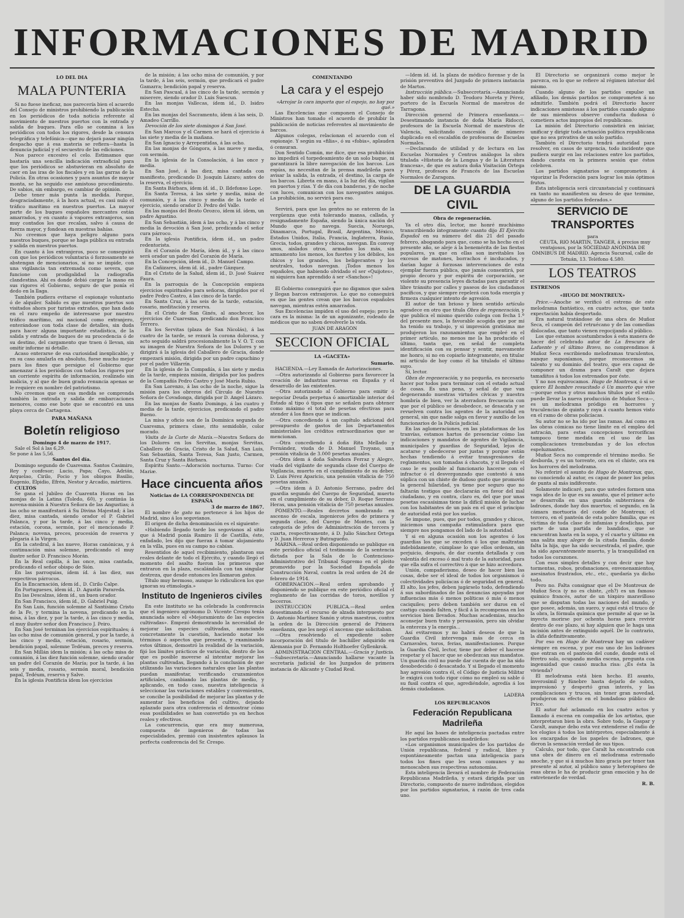INFORMACIONES DE MADRID
LO DEL DIA
MALA PUNTERIA
Si no fuese ineficaz, nos parecería bien el acuerdo del Consejo de ministros prohibiendo la publicación en los periódicos de toda noticia referente al movimiento de nuestros puertos con la entrada y salida de buques. Para ello se conmina á los periódicos con todos los rigores, desde la censura telegráfica y telefónica—que no dejará pasar ningún despacho que á esa materia se refiera—hasta la denuncia judicial y el secuestro de las ediciones.
Nos parece excesivo el celo. Estimamos que bastaría una sencilla indicación extraoficial para que los periódicos se abstuvieran en absoluto de caer en las iras de los fiscales y en las garras de la Policía. En otras ocasiones y para asuntos de mayor monta, se ha seguido ese amistoso procedimiento. De sabios, sin embargo, es cambiar de opinión.
Debe tener más punta la medida. Porque, desgraciadamente, á la hora actual, es casi nulo el tráfico marítimo en nuestros puertos. La mayor parte de los buques españoles mercantes están amarrados, y en cuanto á vapores extranjeros, son muy contados los que recalan, salvo á causa de fuerza mayor, y fondean en nuestras bahías.
No creemos que haya peligro alguno para nuestros buques, porque se haga pública su entrada y salida en nuestros puertos.
En cuanto á los extranjeros, poco se conseguirá con que los periódicos voluntaria ó forzosamente se abstengan de mencionarios, si no se impide, con una vigilancia tan extremada como severa, que funcione con prodigalidad la radiografía clandestina. Ahí es donde debió cargar la mano en sus rigores el Gobierno, seguro de que ponía el dedo en la llaga.
También pudiera evitarse el espionaje voluntario ó de alquiler. Sabido es que nuestros puertos son visitados ahora por turistas extraños, que han dado en el raro empeño de interesarse por nuestro tráfico marítimo, así nacional como extranjero, enterándose con toda clase de detalles, sin duda para hacer alguna importante estadística, de la salida y entrada de buques de su procedencia ó de su destino, del cargamento que traen ó llevan, sin omitir informe ni detalle.
Acaso enterarse de esa curiosidad inexplicable, y en su caso anularla en absoluto, fuese mucho mejor para los fines que persigue el Gobierno que amenazar á los periódicos con todos los rigores por un corriente espíritu de información, realizado sin malicia, y al que de buen grado renuncia apenas se le requiere en nombre del patriotismo.
No creemos que en esa medida se comprenda también la entrada y salida de embarcaciones menores, como ese bote que se encontró en una playa cerca de Cartagena.
PARA MAÑANA
Boletín religioso
Domingo 4 de marzo de 1917.
Sale el Sol á las 6,29.
Se pone á las 5,56.
Santos del día.
Domingo segundo de Cuaresma. Santos Casimiro, Rey y confesor; Lucio, Papa; Cayo, Adrián, Arquelao, Cirilo, Focio y los obispos Basilio, Eugenio, Elpidio, Efrén, Nestor y Arcadio, mártires.
CULTOS
Se gana el Jubileo de Cuarenta Horas en las monjas de la Latina (Toledo, 60), y continúa la novena-misión á Nuestra Señora de las Angustias; á las ocho se manifestará á Su Divina Majestad; á las diez, misa cantada, siendo orador el P. Gabriel Palanca, y por la tarde, á las cinco y media, estación, corona, sermón, por el mencionado P. Palanca; novena, preces, procesión de reserva y plegaria á la Virgen.
En la catedral, á las nueve, Horas canónicas, y á continuación misa solemne, predicando el muy ilustre señor D. Francisco Morán.
En la Real capilla, á las once, misa cantada, predicando el señor obispo de Sión.
En las parroquias, ídem íd. á las diez, sus respectivos párrocos.
En la Encarnación, ídem íd., D. Cirilo Calpe.
En Portugueses, ídem íd., D. Agustín Parareda.
En las Descalzas, ídem íd., un buen orador.
En San Francisco, ídem íd., D. Gabriel Puig.
En San Luis, función solemne al Santísimo Cristo de la Fe, y termina la novena, predicando en la misa, á las diez, y por la tarde, á las cinco y media, el muy ilustre señor don Francisco J. Peiro.
En San José terminan los ejercicios espirituales; á las ocho misa de comunión general, y por la tarde, á las cinco y media, estación, rosario, sermón, bendición papal, solemne Tedéum, preces y reserva.
En San Millán ídem la misión; á las ocho misa de comunión, á las diez función solemne, siendo orador un padre del Corazón de María; por la tarde, á las seis y media, rosario, sermón moral, bendición papal, Tedéum, reserva y Salve.
En la iglesia Pontificia ídem los ejercicios
de la misión; á las ocho misa de comunión, y por la tarde, á las seis, sermón, que predicará el padre Gamarra; bendición papal y reserva.
En San Pascual, á las cinco de la tarde, sermón y miserere, siendo orador D. Luis Suescun.
En las monjas Vallecas, ídem íd., D. Isidro Estecha.
En las monjas del Sacramento, ídem á las seis, D. Amadeo Carrillo.
Devoción de los siete domingos á San José.
En San Marcos y el Carmen se hará el ejercicio á las siete y media de la mañana.
En San Ignacio y Arrepentidas, á las ocho.
En las monjas de Góngora, á las nueve y media, con sermón.
En la iglesia de la Consolación, á las once y media.
En San José, á las diez, misa cantada con manifiesto, predicando D. Joaquín Lázaro; antes de la reserva, el ejercicio.
En Santa Bárbara, ídem íd. íd., D. Ildefonso Lope.
En Santa Teresa, á las siete y media, misa de comunión, y á las cinco y media de la tarde el ejercicio, siendo orador D. Pedro del Valle.
En las monjas del Beato Orozco, ídem íd. ídem, un padre Agustino.
En San Sebastián, ídem á las ocho, y á las cinco y media la devoción á San José, predicando el señor cura párroco.
En la iglesia Pontificia, ídem íd., un padre redentorista.
En el Corazón de María, ídem íd., y á las cinco será orador un padre del Corazón de María.
En la Concepción, ídem íd., D. Manuel Campo.
En Cañizares, ídem íd. íd., padre Gázquez.
En el Cristo de la Salud, ídem íd., D. José Suárez Faura.
En la parroquia de la Concepción empieza ejercicios espirituales para señoras, dirigidos por el padre Pedro Castro, á las cinco de la tarde.
En Santa Cruz, á las seis de la tarde, estación, rosario, meditación y reserva.
En el Cristo de San Ginés, al anochecer, los ejercicios de Cuaresma, predicando don Francisco Terrero.
En los Servitas (plaza de San Nicolás), á las cuatro de la tarde, se rezará la corona dolorosa, y acto seguido saldrá procesionalmente la V. O. T. con su imagen de Nuestra Señora de los Dolores y se dirigirá á la iglesia del Caballero de Gracia, donde empezará misión, dirigida por un padre capuchino y por el padre Villarrín.
En la iglesia de la Compañía, á las siete y media de la tarde, empieza misión, dirigida por los padres de la Compañía Pedro Castro y José María Rubio.
En San Lorenzo, á las ocho de la noche, sigue la misión para los obreros del Círculo de Nuestra Señora de Covadonga, dirigida por D. Angel Lázaro.
En las monjas de Santo Domingo, á las cuatro y media de la tarde, ejercicios, predicando el padre Bueno.
La misa y oficio son de la Domínica segunda de Cuaresma, primera clase, rito semidoble, color morado.
Visita de la Corte de María.—Nuestra Señora de los Dolores en los Servitas, monjas Servitas, Caballero de Gracia, Cristo de la Salud, San Luis, San Sebastián, Santa Teresa, San Justo, Carmen, Santa Cruz y Santa Bárbara.
Espíritu Santo.—Adoración nocturna. Turno: Cor Mariæ.
Hace cincuenta años
Noticias de LA CORRESPONDENCIA DE ESPAÑA
3 de marzo de 1867.
El nombre de gato no pertenece á los hijos de Madrid, sino á los segovianos.
El origen de dicha denominación es el siguiente:
«Habiendo llegado tarde los segovianos al sitio que á Madrid ponía Ramiro II de Castilla, éste, enfadado, les dijo que fueran á tomar alojamiento en la villa, pues en su campo no cabían.
Resentidos de aquel recibimiento, plantaron sus reales delante de todo el Ejército, y cuando llegó el momento del asalto fueron los primeros que entraron en la plaza, escalándola con tan singular destreza, que desde entonces les llamaron gatos.
Título muy hermoso, aunque lo ridiculicen los que ignoran su etimología.»
Instituto de Ingenieros civiles
En este Instituto se ha celebrado la conferencia que el ingeniero agrónomo D. Vicente Crespo tenía anunciada sobre el «Mejoramiento de las especies cultivadas». Empezó demostrando la necesidad de mejorar las especies cultivadas, anunciando concretamente la cuestión, haciendo notar los términos ó aspectos que presenta, y examinando estos últimos, demostró la realidad de la variación, fijó los límites prácticos de variación, dentro de los que es posible moverse al intentar mejorar las plantas cultivadas, llegando á la conclusión de que utilizando las variaciones naturales que las plantas puedan manifestar, verificando cruzamientos artificiales, cambiando las plantas de medio, y aplicando, en todo caso, nuestra inteligencia á seleccionar las variaciones estables y convenientes, se concibe la posibilidad de mejorar las plantas y de aumentar los beneficios del cultivo, dejando aplazado para otra conferencia el demostrar cómo esas posibilidades se han convertido ya en hechos reales y efectivos.
La concurrencia, que era muy numerosa, compuesta de ingenieros de todas las especialidades, premió con insistentes aplausos la perfecta conferencia del Sr. Crespo.
COMENTANDO
La cara y el espejo
«Arrojar la cara importa que el espejo, no hay por qué.»
Las Excelencias que componen el Consejo de Ministros han tomado el acuerdo de prohibir la publicación de noticias referentes al movimiento de barcos.
Algunos colegas, relacionan el acuerdo con el espionaje. Y según su «filia», ó su «fobia», aplauden ó censuran.
Don Sentido Común, me dice, que esa prohibición no impedirá el torpedeamiento de un solo buque, ni garantizará la libre navegación de los barcos. Los espías, no necesitan de la prensa madrileña para avisar la salida, la entrada, el destino, la carga de los barcos. Libreta en mano, á la luz del día, vigilan en puertos y rías. Y de día con banderas, y de noche con luces, comunican con los navegantes amigos. La prohibición, no servirá para eso.
*
Servirá, para que las gentes no se enteren de la vergüenza que está tolerando mansa, callada, y resignadamente España, siendo la única nación del Mundo que no navega. Suecia, Noruega, Dinamarca, Portugal, Brasil, Argentina, México, Estados Unidos, Italia, Francia, Inglaterra, Rusia, Grecia, todos, grandes y chicos, navegan. En convoy unos, aislados otros, armados los más, sin armamento los menos, los fuertes y los débiles, los chicos y los grandes, los beligerantes y los neutrales, todos navegan. ¡Todos menos los españoles, que habiendo olvidado el ser «Quijotes», ni siquiera han aprendido á ser «Sanchos»!
*
El Gobierno conseguirá que no digamos que salen y llegan barcos extranjeros. Lo que no conseguirá es que las gentes crean que los barcos españoles navegan, mientras estén amarrados.
Sus Excelencias impiden el uso del espejo; pero la cara es la misma: la de un agonizante, rodeado de médicos que no saben devolverle la vida.
JUAN DE ARAGON
SECCION OFICIAL
LA «GACETA»
Sumario.
HACIENDA.—Ley llamada de Autorizaciones.
—Otra autorizando al Gobierno para favorecer la creación de industrias nuevas en España y el desarrollo de las existentes.
—Otra autorizando al Gobierno para emitir ó negociar Deuda perpetua ó amortizable interior del Estado al tipo ó tipos que se señalen para obtener como máximo el total de pesetas efectivas para atender á los fines que se indican.
—Otra concediendo á un capítulo adicional del presupuesto de gastos de los Departamentos ministeriales los créditos extraordinarios que se mencionan.
—Otra concediendo á doña Rita Mellado y Fernández, viuda de D. Manuel Troyano, una pensión vitalicia de 3.000 pesetas anuales.
—Otra ídem á doña Salvadora Ferraz y Alegre, viuda del vigilante de segunda clase del Cuerpo de Vigilancia, muerto en el cumplimiento de su deber, D. Luis Pérez Aparicio, una pensión vitalicia de 750 pesetas anuales.
—Otra ídem á D. Antonio Serrano, padre del guardia segundo del Cuerpo de Seguridad, muerto en el cumplimiento de su deber, D. Roque Serrano Heras, una pensión vitalicia de 750 pesetas anuales.
FOMENTO.—Reales decretos nombrando en ascenso de escala, ingenieros jefes de primera y segunda clase, del Cuerpo de Montes, con la categoría de jefes de Administración de tercera y cuarta, respectivamente, á D. Julio Sánchez Ortega y D. Juan Herreros y Butragueño.
MARINA.—Real orden disponiendo se publique en este periódico oficial el testimonio de la sentencia dictada por la Sala de lo Contencioso-Administrativo del Tribunal Supremo en el pleito promovido por la Sociedad Española de Construcción Naval, contra la real orden de 24 de febrero de 1914.
GOBERNACION.—Real orden aprobando y disponiendo se publique en este periódico oficial el reglamento de las corridas de toros, novillos y becerros.
INSTRUCCION PUBLICA.—Real orden desestimando el recurso de alzada interpuesto por D. Antonio Martínez Sanón y otros maestros, contra la orden de la Dirección general de Primera enseñanza, que les negó el ascenso que solicitaban.
—Otra resolviendo el expediente sobre incorporación del título de bachiller adquirido en Alemania por D. Fernando Holthoefer Gyllenkrok.
ADMINISTRACION CENTRAL.—Gracia y Justicia.—Subsecretaría.—Anunciando hallarse vacante la secretaría judicial de los Juzgados de primera instancia de Alicante y Ciudad Real.
—Idem íd. íd. la plaza de médico forense y de la prisión preventiva del Juzgado de primera instancia de Martos.
Instrucción pública.—Subsecretaría.—Anunciando haber sido nombrado D. Teodoro Moreta y Pérez, portero de la Escuela Normal de maestros de Tarragona.
Dirección general de Primera enseñanza.—Desestimando instancia de doña María Ridocci, profesora de la Escuela Normal de maestros de Valencia, solicitando concesión de número duplicado en el escalafón de profesoras de Escuelas Normales.
—Declarando de utilidad y de lectura en las Escuelas Normales y Centros análogos la obra titulada «Historia de la Lengua y de la Literatura francesa», de que es autora doña Visitación Ortega y Pérez, profesora de Francés de las Escuelas Normales de Zaragoza.
DE LA GUARDIA CIVIL
Obra de regeneración.
Ya el otro día, lector, me honré muchísimo transcribiendo íntegramente cuanto dijo El Ejército Español en su número del día 21 del pasado febrero, abogando para que, como se ha hecho en el presente año, se aleje á la benemérita de las fiestas populares, ya que en ellas son inevitables los excesos de matones, borrachos é incducados, y darían lugar á forzosas intervenciones de esta ejemplar fuerza pública, que jamás consentirá, por propio decoro y por espíritu de corporación, se violente su presencia leyes dictadas para garantir el libre tránsito por calles y paseos de los ciudadanos pacíficos, y que siempre repelerá con toda energía y firmeza cualquier intento de agresión.
El autor de tan brioso y bien sentido artículo agradece en otro que titula Obra de regeneración, y que publica el mismo querido colega con fecha 1.º del presente mes, la favorable acogida que por mí ha tenido su trabajo, y si impresión gratísima me produjeron los razonamientos que empleé en el primer artículo, no menos me la ha producido el último, tanta que, en señal de completa identificación con su pensar y sentir, nuevamente me honro, si no en copiarlo íntegramente, en titular mi artículo de hoy como él ha titulado el último suyo.
Sí, lector.
Obra de regeneración, y no pequeña, es necesario hacer por todos para terminar con el estado actual de cosas. Es una pena, y señal de que van degenerando nuestras virtudes cívicas y nuestra hombría de bien, ver la aterradora frecuencia con que por el público se desobedece, se desacata y se revuelven contra los agentes de la autoridad en general, sin que nadie salga en favor y auxilio de los funcionarios de la Policía judicial.
En las aglomeraciones, en las plataformas de los tranvías, estamos hartos de presenciar cómo las indicaciones y mandatos de agentes de Vigilancia, municipales y guardias de Seguridad, lejos de acatarse y obedecerse por justas y porque están hechas tendiendo á evitar transgresiones de reglamentos, son tomadas á chacota, y si llegado el caso le es posible al funcionario hacerse con el infractor ó el desvergonzado que contestó á una súplica con un chiste de dudoso gusto que promovió la general hilaridad, ya tiene por seguro que no faltarán testigos que declararán en favor del mal ciudadano, y en contra, claro es, del que por unas pesetas escasísimas tiene la difícil misión de luchar con los habitantes de un país en el que el principio de autoridad está por los suelos.
Se impone, pues, que por todos, grandes y chicos, iniciemos una campaña estimuladora para que siempre nos pongamos del lado de la autoridad.
Y si en alguna ocasión son los agentes ó los guardias los que se exceden ó los que maltratan indebidamente, cúmplase lo que ellos ordenan, sin perjuicio, después, de dar cuenta detallada y con valentía del exceso ó mal trato de la autoridad, para que ella sufra el correctivo á que se hizo acreedora.
Unión, compañerismo, deseo de hacer bien las cosas, debe ser el ideal de todos los organismos ó colectividades policíacas ó de seguridad en general. El alto, los jefes, deben jugárselo todo, defendiendo á sus subordinados de las denuncias apoyadas por influencias más ó menos políticas ó más ó menos caciquiles; pero deben también ser duros en el castigo cuando falten, y fácil á la recompensa en los servicios bien llevados. Muchas academias, mucho aconsejar buen trato y persuasión, pero sin olvidar la entereza y la energía...
Así evitaremos y no habrá deseos de que la Guardia Civil intervenga más de cerca en Carnavales, toros, ferias, manifestaciones. Porque la Guardia Civil, lector, tiene por deber el hacerse respetar y el hacer que se obedezcan sus mandatos. Un guardia civil no puede dar cuenta de que ha sido desobedecido ó desacatado. Y si llegado el momento hay agresión contra él, el Código de Justicia Militar le exigirá con todo rigor cómo no empleó su sable ó su fusil contra el que, agrediéndole, agredía á los demás ciudadanos.
LADERA
LOS REPUBLICANOS
Federación Republicana Madrileña
He aquí las bases de inteligencia pactadas entre los partidos republicanos madrileños:
«Los organismos municipales de los partidos de Unión republicana, federal y radical, libre y espontáneamente pactan una inteligencia para todos los fines que les sean comunes y no menoscaben sus respectivas autonomías.
Esta inteligencia llevará el nombre de Federación Republicana Madrileña, y estará dirigida por un Directorio, compuesto de nueve individuos, elegidos por los partidos signatarios, á razón de tres cada uno.
El Directorio se organizará como mejor le parezca, en lo que se refiere al régimen interior del mismo.
Cuando alguno de los partidos expulse un afiliado, los demás partidos se comprometen á no admitirle. También podrá el Directorio hacer indicaciones amistosas á los partidos cuando alguno de sus miembros observe conducta dudosa ó cometiera actos impropios del republicano.
La misión del Directorio consistirá en iniciar, unificar y dirigir toda actuación política republicana que no sea privativa de un solo partido.
También el Directorio tendrá autoridad para resolver, en casos de urgencia, todo incidente que pudiera surgir en las relaciones entre los partidos, dando cuenta en la primera sesión que éstos celebren.
Los partidos signatarios se comprometen á vigorizar la Federación para lograr los más óptimos frutos.
Esta inteligencia será circunstancial y continuará en tanto no manifiesten su deseo de que termine, alguno de los partidos federados.»
SERVICIO DE TRANSPORTES
para
CEUTA, RIO MARTIN, TANGER, á precios muy ventajosos, por la SOCIEDAD ANONIMA DE OMNIBUS DE MADRID. Agencia Sucursal, calle de Tetuán, 13. Teléfono 4.580.
LOS TEATROS
ESTRENOS
«HUGO DE MONTREUX»
Price.—Anoche se verificó el estreno de este melodrama fantástico, en cuatro actos, que tanta expectación había despertado.
Era natural tratándose de una obra de Muñoz Seca, el campeón del retruécano y de las comedias dislocadas, que tanto vienen regocijando al público.
Los que estamos acostumbrados á esta manera de hacer del celebrado autor de La frescura de Lafuente y el último Bravo, no comprendimos á Muñoz Seca escribiendo melodramas truculentos, aunque suponíamos, porque reconocemos su talento y su dominio del teatro, que era capaz de componer un drama para Caralt que dejara tamañitos á todos los estrenados por éste.
Y no nos equivocamos. Hugo de Montreux, ó si se quiere El hombre resucitado ó Un muerto que vive—porque estos y otros muchos títulos por el estilo puede llevar la nueva producción de Muñoz Seca—, es un melodrama pródigo en horrores y truculencias de quinta y raya á cuanto hemos visto en el ramo de obras policíacas.
Su autor no se ha ido por las ramas. Así como en las obras cómicas no tiene límite en el empleo del astracán, para estas concepciones terroríficas tampoco tiene medida en el uso de las complicaciones tremebundas y de los efectos espeluznantes.
Muñoz Seca no comprende el término medio. Se desborda, y es un torrente, ora en el chiste, ora en los horrores del melodrama.
No referiré el asunto de Hugo de Montreux, que, no conociendo al autor, es capaz de poner los pelos de punta al más indiferente.
Solamente indicaré, para que ustedes formen una vaga idea de lo que es su asunto, que el primer acto se desarrolla en una guarida subterránea de ladrones, donde hay dos muertos; el segundo, en la cámara mortuoria del conde de Montreux; el tercero, en el panteón de esta pobre familia, que es víctima de toda clase de infamias y desdichas, por parte de una partida de bandidos, que se encuentran hasta en la sopa, y el cuarto y último en una salita muy alegre de la citada familia, donde falta la hija, que ha sido secuestrada, el padre, que ha sido aparentemente muerto, y la tranquilidad en todos los corazones.
Con esos simples detalles y con decir que hay tormentas, robos, profanaciones, envenenamientos, asesinatos frustrados, etc., etc., quedaría ya dicho todo.
Pero no. Falta consignar que el De Montreux de Muñoz Seca (y no es chiste, ¿eh?) es un famoso químico francés, autor de un tóxpiro maravilloso que se disputan todas las naciones del mundo, y que posee, además, un suero, y aquí está el truco de la obra, la fórmula química que permite al que se la inyecta morirse por ochenta horas para revivir dentro de ese plazo, si hay alguien que le haga una incisión antes de extinguido aquél. De lo contrario, la diña definitivamente.
Por eso en Hugo de Montreux hay un cadáver siempre en escena, y por eso uno de los ladrones que entran en el panteón del conde, donde está el féretro solo, ocupando media escena, pregunta con ingenuidad que causó mucha risa: ¿Es ésta la vivienda?
El melodrama está bien hecho. El asunto, inverosímil y fúnebre hasta dejarlo de sobra, impresionó y despertó gran interés, y las complicaciones y trucos, sin tener gran novedad, produjeron su efecto en el bondadoso público de Price.
El autor fué aclamado en los cuatro actos y llamado á escena en compañía de los artistas, que interpretaron bien la obra. Sobre todo, la Gaspar y Caralt, aunque debo esta vez extenderse el radio de los elogios á todos los intérpretes, especialmente á los encargados de los papeles de ladrones, que dieron la sensación verdad de sus tipos.
Calculo, por todo, que Caralt ha encontrado con una obra de dinero en el melodrama estrenado anoche, y que si á muchos hizo gracia por tener tan presente al autor, al público sano y heterogéneo de esas obras le ha de producir gran emoción y ha de entretenerle de verdad.
R. B.